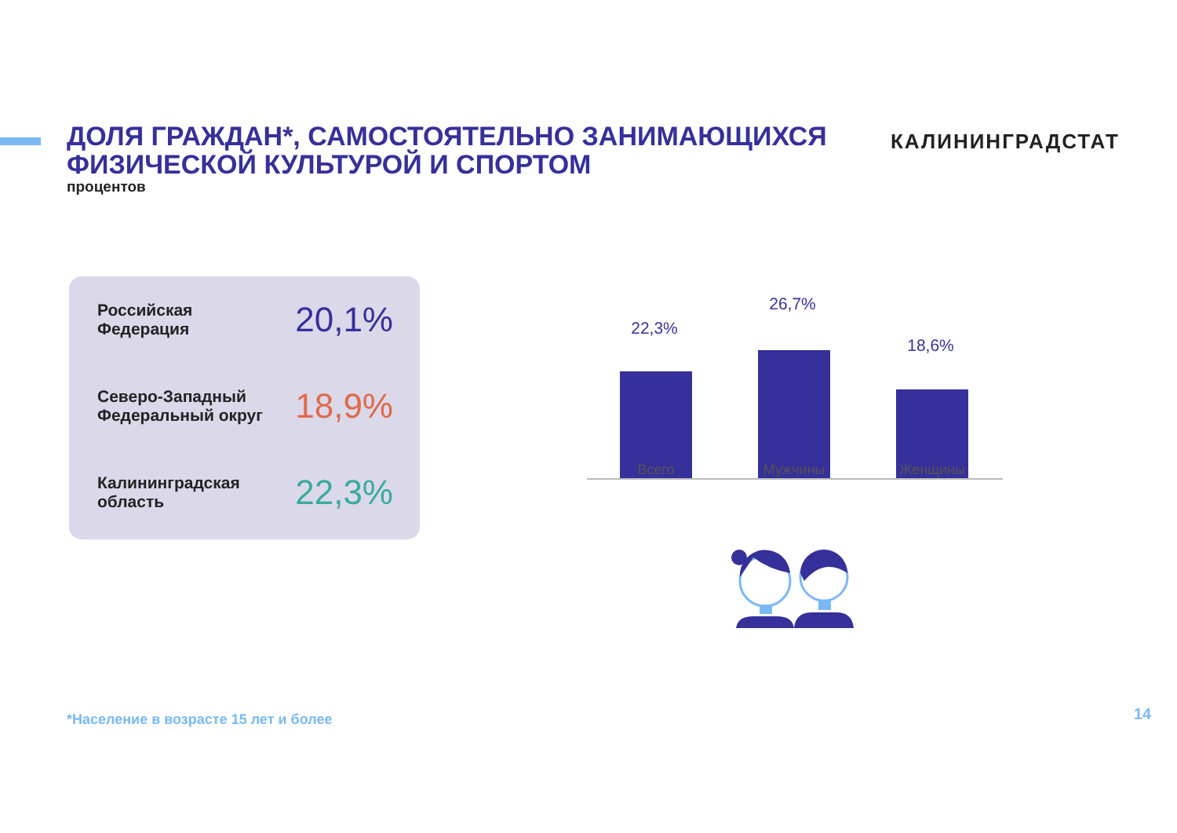ДОЛЯ ГРАЖДАН*, САМОСТОЯТЕЛЬНО ЗАНИМАЮЩИХСЯ ФИЗИЧЕСКОЙ КУЛЬТУРОЙ И СПОРТОМ
процентов
КАЛИНИНГРАДСТАТ
Российская
Федерация
20,1%
Северо-Западный
Федеральный округ
18,9%
Калининградская
область
22,3%
22,3%
26,7%
18,6%
Всего Мужчины Женщины
*Население в возрасте 15 лет и более
14